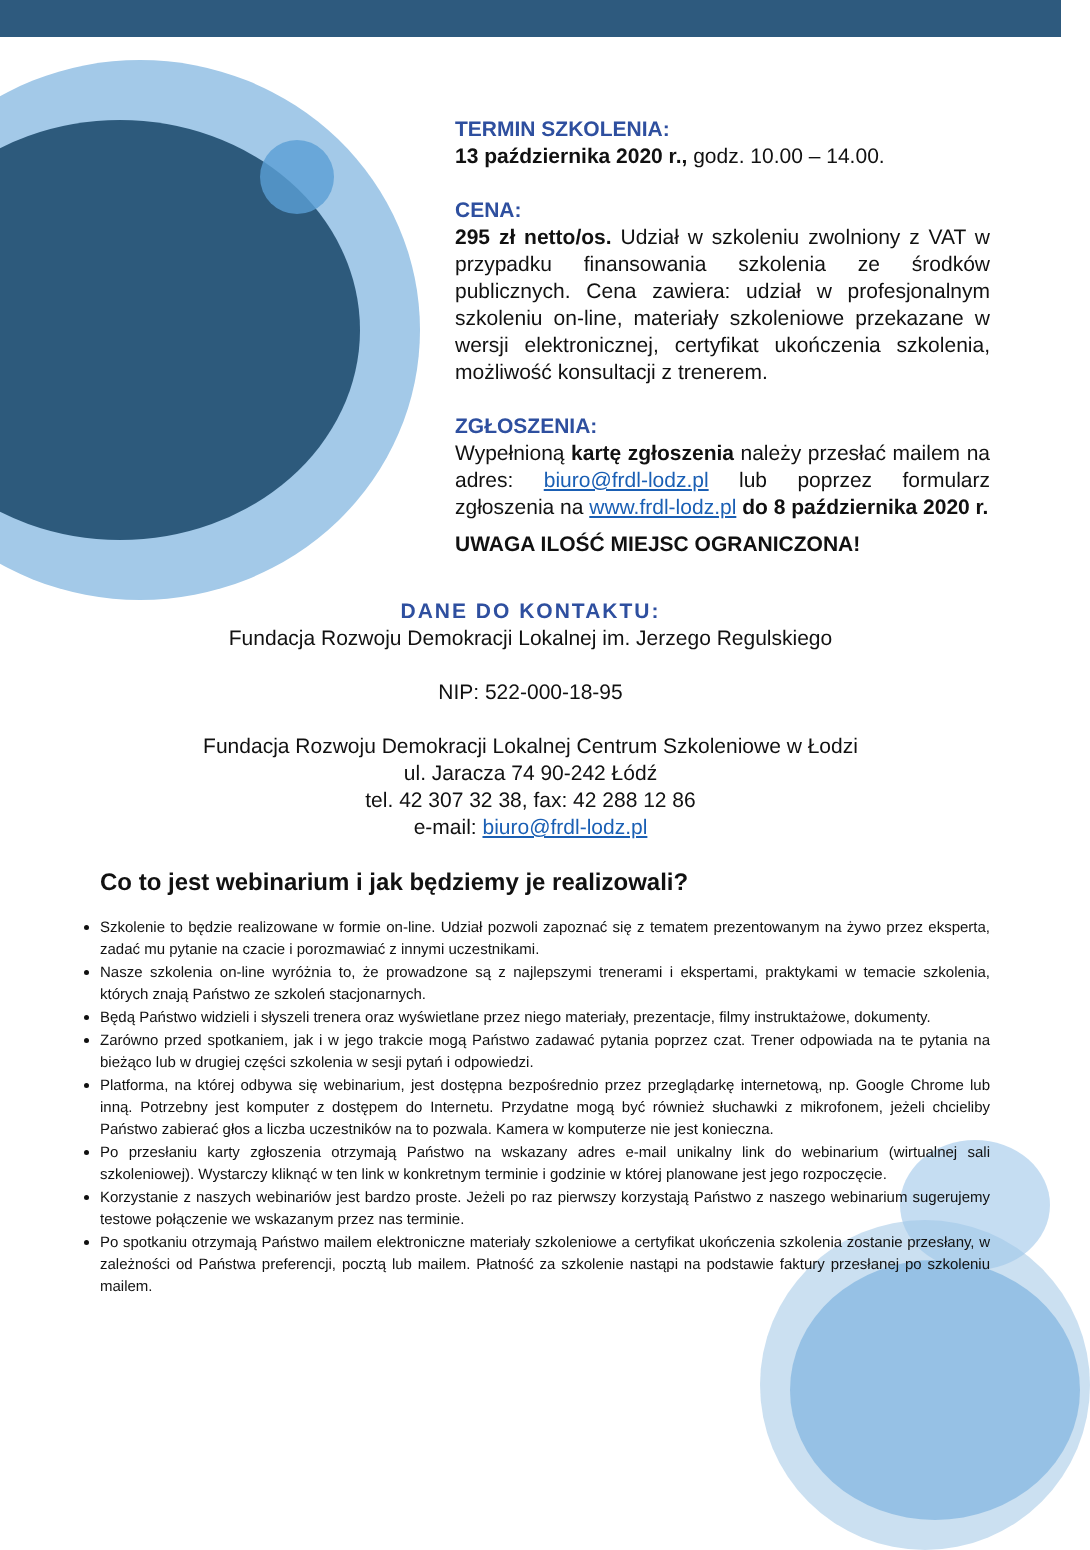TERMIN SZKOLENIA:
13 października 2020 r., godz. 10.00 – 14.00.
CENA:
295 zł netto/os. Udział w szkoleniu zwolniony z VAT w przypadku finansowania szkolenia ze środków publicznych. Cena zawiera: udział w profesjonalnym szkoleniu on-line, materiały szkoleniowe przekazane w wersji elektronicznej, certyfikat ukończenia szkolenia, możliwość konsultacji z trenerem.
ZGŁOSZENIA:
Wypełnioną kartę zgłoszenia należy przesłać mailem na adres: biuro@frdl-lodz.pl lub poprzez formularz zgłoszenia na www.frdl-lodz.pl do 8 października 2020 r.
UWAGA ILOŚĆ MIEJSC OGRANICZONA!
DANE DO KONTAKTU:
Fundacja Rozwoju Demokracji Lokalnej im. Jerzego Regulskiego
NIP: 522-000-18-95
Fundacja Rozwoju Demokracji Lokalnej Centrum Szkoleniowe w Łodzi
ul. Jaracza 74 90-242 Łódź
tel. 42 307 32 38, fax: 42 288 12 86
e-mail: biuro@frdl-lodz.pl
Co to jest webinarium i jak będziemy je realizowali?
Szkolenie to będzie realizowane w formie on-line. Udział pozwoli zapoznać się z tematem prezentowanym na żywo przez eksperta, zadać mu pytanie na czacie i porozmawiać z innymi uczestnikami.
Nasze szkolenia on-line wyróżnia to, że prowadzone są z najlepszymi trenerami i ekspertami, praktykami w temacie szkolenia, których znają Państwo ze szkoleń stacjonarnych.
Będą Państwo widzieli i słyszeli trenera oraz wyświetlane przez niego materiały, prezentacje, filmy instruktażowe, dokumenty.
Zarówno przed spotkaniem, jak i w jego trakcie mogą Państwo zadawać pytania poprzez czat. Trener odpowiada na te pytania na bieżąco lub w drugiej części szkolenia w sesji pytań i odpowiedzi.
Platforma, na której odbywa się webinarium, jest dostępna bezpośrednio przez przeglądarkę internetową, np. Google Chrome lub inną. Potrzebny jest komputer z dostępem do Internetu. Przydatne mogą być również słuchawki z mikrofonem, jeżeli chcieliby Państwo zabierać głos a liczba uczestników na to pozwala. Kamera w komputerze nie jest konieczna.
Po przesłaniu karty zgłoszenia otrzymają Państwo na wskazany adres e-mail unikalny link do webinarium (wirtualnej sali szkoleniowej). Wystarczy kliknąć w ten link w konkretnym terminie i godzinie w której planowane jest jego rozpoczęcie.
Korzystanie z naszych webinariów jest bardzo proste. Jeżeli po raz pierwszy korzystają Państwo z naszego webinarium sugerujemy testowe połączenie we wskazanym przez nas terminie.
Po spotkaniu otrzymają Państwo mailem elektroniczne materiały szkoleniowe a certyfikat ukończenia szkolenia zostanie przesłany, w zależności od Państwa preferencji, pocztą lub mailem. Płatność za szkolenie nastąpi na podstawie faktury przesłanej po szkoleniu mailem.